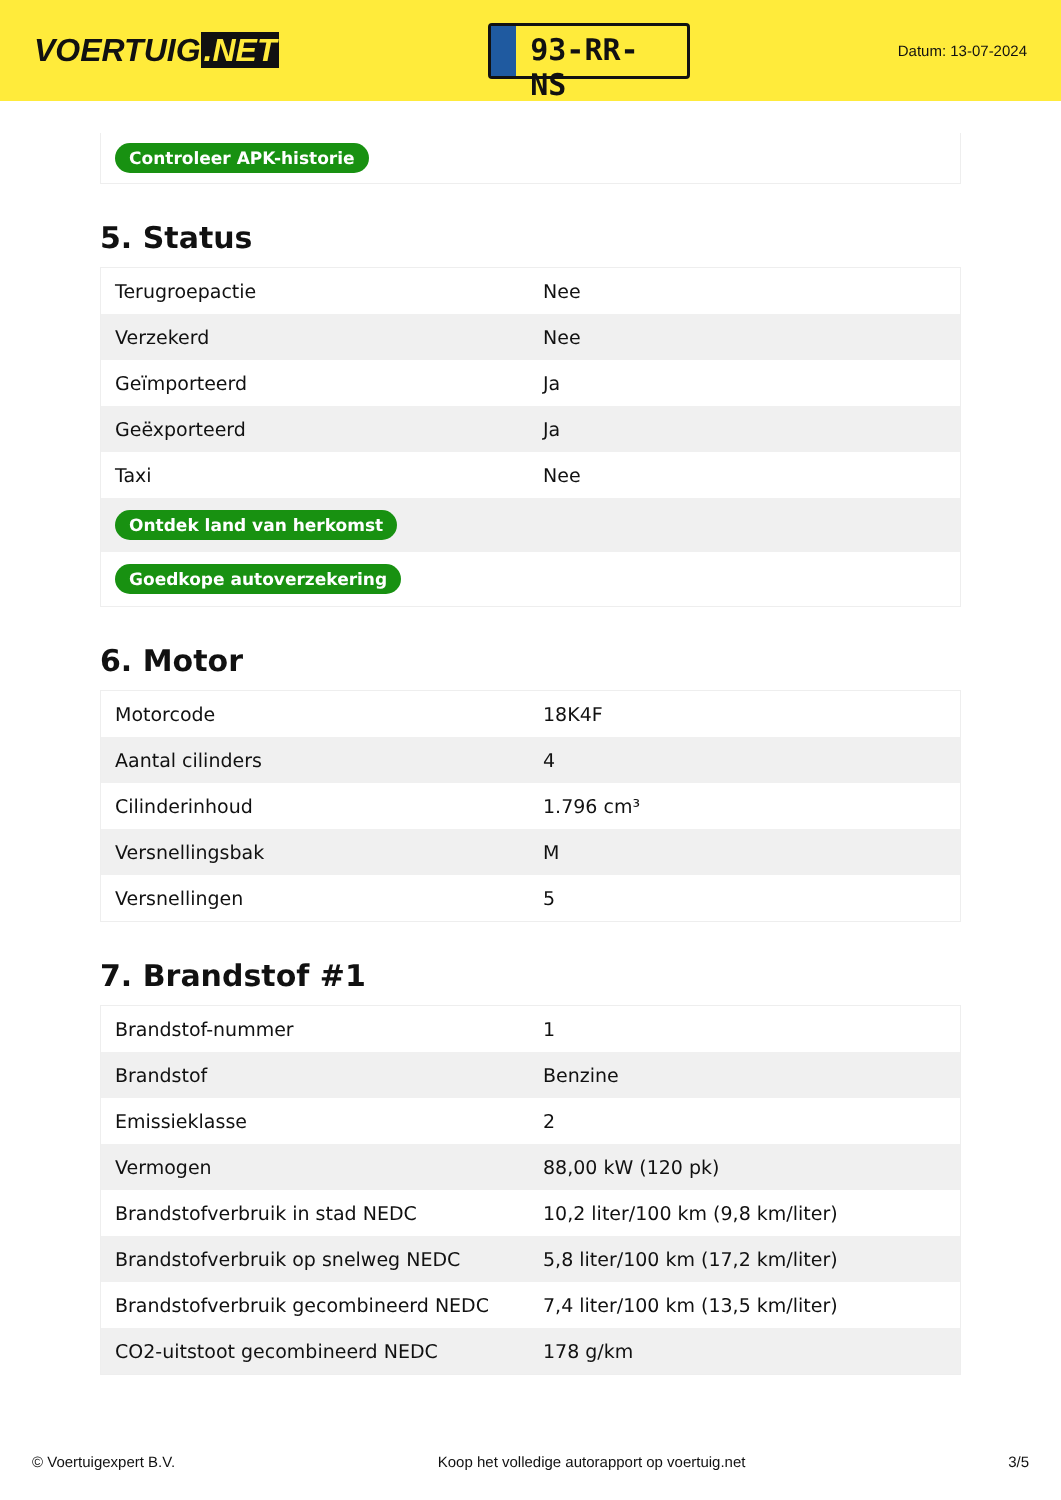VOERTUIG.NET
93-RR-NS
Datum: 13-07-2024
Controleer APK-historie
5. Status
| Terugroepactie | Nee |
| Verzekerd | Nee |
| Geïmporteerd | Ja |
| Geëxporteerd | Ja |
| Taxi | Nee |
| Ontdek land van herkomst | |
| Goedkope autoverzekering | |
6. Motor
| Motorcode | 18K4F |
| Aantal cilinders | 4 |
| Cilinderinhoud | 1.796 cm³ |
| Versnellingsbak | M |
| Versnellingen | 5 |
7. Brandstof #1
| Brandstof-nummer | 1 |
| Brandstof | Benzine |
| Emissieklasse | 2 |
| Vermogen | 88,00 kW (120 pk) |
| Brandstofverbruik in stad NEDC | 10,2 liter/100 km (9,8 km/liter) |
| Brandstofverbruik op snelweg NEDC | 5,8 liter/100 km (17,2 km/liter) |
| Brandstofverbruik gecombineerd NEDC | 7,4 liter/100 km (13,5 km/liter) |
| CO2-uitstoot gecombineerd NEDC | 178 g/km |
© Voertuigexpert B.V. Koop het volledige autorapport op voertuig.net 3/5